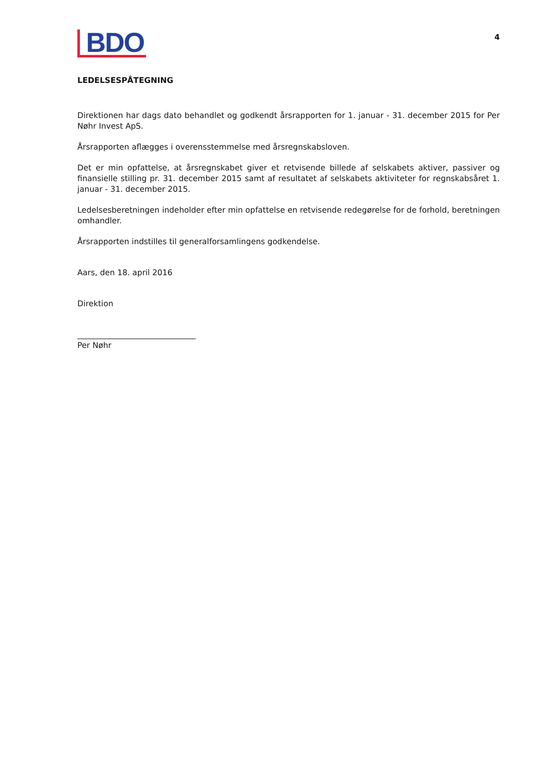BDO
4
LEDELSESPÅTEGNING
Direktionen har dags dato behandlet og godkendt årsrapporten for 1. januar - 31. december 2015 for Per Nøhr Invest ApS.
Årsrapporten aflægges i overensstemmelse med årsregnskabsloven.
Det er min opfattelse, at årsregnskabet giver et retvisende billede af selskabets aktiver, passiver og finansielle stilling pr. 31. december 2015 samt af resultatet af selskabets aktiviteter for regnskabsåret 1. januar - 31. december 2015.
Ledelsesberetningen indeholder efter min opfattelse en retvisende redegørelse for de forhold, beretningen omhandler.
Årsrapporten indstilles til generalforsamlingens godkendelse.
Aars, den 18. april 2016
Direktion
______________________________
Per Nøhr